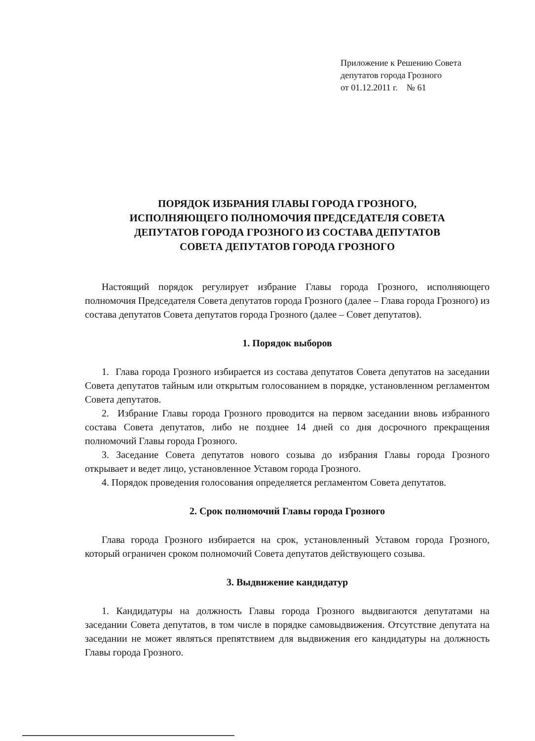Приложение к Решению Совета
депутатов города Грозного
от 01.12.2011 г. № 61
ПОРЯДОК ИЗБРАНИЯ ГЛАВЫ ГОРОДА ГРОЗНОГО,
ИСПОЛНЯЮЩЕГО ПОЛНОМОЧИЯ ПРЕДСЕДАТЕЛЯ СОВЕТА
ДЕПУТАТОВ ГОРОДА ГРОЗНОГО ИЗ СОСТАВА ДЕПУТАТОВ
СОВЕТА ДЕПУТАТОВ ГОРОДА ГРОЗНОГО
Настоящий порядок регулирует избрание Главы города Грозного, исполняющего полномочия Председателя Совета депутатов города Грозного (далее – Глава города Грозного) из состава депутатов Совета депутатов города Грозного (далее – Совет депутатов).
1. Порядок выборов
1. Глава города Грозного избирается из состава депутатов Совета депутатов на заседании Совета депутатов тайным или открытым голосованием в порядке, установленном регламентом Совета депутатов.
2. Избрание Главы города Грозного проводится на первом заседании вновь избранного состава Совета депутатов, либо не позднее 14 дней со дня досрочного прекращения полномочий Главы города Грозного.
3. Заседание Совета депутатов нового созыва до избрания Главы города Грозного открывает и ведет лицо, установленное Уставом города Грозного.
4. Порядок проведения голосования определяется регламентом Совета депутатов.
2. Срок полномочий Главы города Грозного
Глава города Грозного избирается на срок, установленный Уставом города Грозного, который ограничен сроком полномочий Совета депутатов действующего созыва.
3. Выдвижение кандидатур
1. Кандидатуры на должность Главы города Грозного выдвигаются депутатами на заседании Совета депутатов, в том числе в порядке самовыдвижения. Отсутствие депутата на заседании не может являться препятствием для выдвижения его кандидатуры на должность Главы города Грозного.